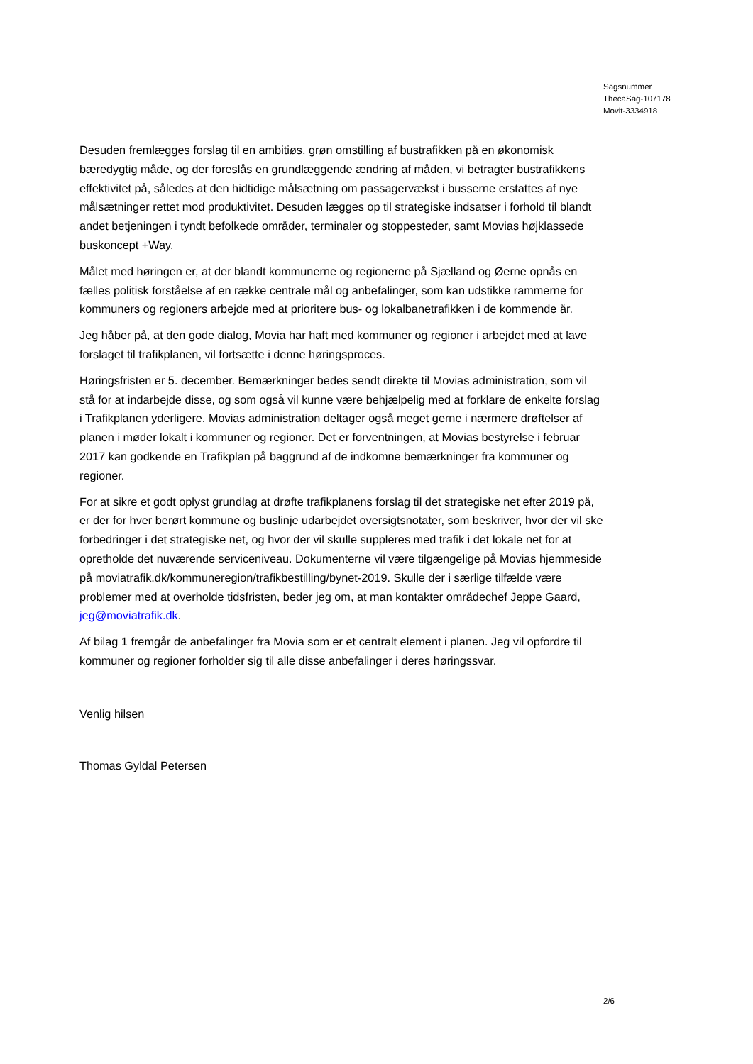Sagsnummer
ThecaSag-107178
Movit-3334918
Desuden fremlægges forslag til en ambitiøs, grøn omstilling af bustrafikken på en økonomisk bæredygtig måde, og der foreslås en grundlæggende ændring af måden, vi betragter bustrafikkens effektivitet på, således at den hidtidige målsætning om passagervækst i busserne erstattes af nye målsætninger rettet mod produktivitet. Desuden lægges op til strategiske indsatser i forhold til blandt andet betjeningen i tyndt befolkede områder, terminaler og stoppesteder, samt Movias højklassede buskoncept +Way.
Målet med høringen er, at der blandt kommunerne og regionerne på Sjælland og Øerne opnås en fælles politisk forståelse af en række centrale mål og anbefalinger, som kan udstikke rammerne for kommuners og regioners arbejde med at prioritere bus- og lokalbanetrafikken i de kommende år.
Jeg håber på, at den gode dialog, Movia har haft med kommuner og regioner i arbejdet med at lave forslaget til trafikplanen, vil fortsætte i denne høringsproces.
Høringsfristen er 5. december. Bemærkninger bedes sendt direkte til Movias administration, som vil stå for at indarbejde disse, og som også vil kunne være behjælpelig med at forklare de enkelte forslag i Trafikplanen yderligere. Movias administration deltager også meget gerne i nærmere drøftelser af planen i møder lokalt i kommuner og regioner. Det er forventningen, at Movias bestyrelse i februar 2017 kan godkende en Trafikplan på baggrund af de indkomne bemærkninger fra kommuner og regioner.
For at sikre et godt oplyst grundlag at drøfte trafikplanens forslag til det strategiske net efter 2019 på, er der for hver berørt kommune og buslinje udarbejdet oversigtsnotater, som beskriver, hvor der vil ske forbedringer i det strategiske net, og hvor der vil skulle suppleres med trafik i det lokale net for at opretholde det nuværende serviceniveau. Dokumenterne vil være tilgængelige på Movias hjemmeside på moviatrafik.dk/kommuneregion/trafikbestilling/bynet-2019. Skulle der i særlige tilfælde være problemer med at overholde tidsfristen, beder jeg om, at man kontakter områdechef Jeppe Gaard, jeg@moviatrafik.dk.
Af bilag 1 fremgår de anbefalinger fra Movia som er et centralt element i planen. Jeg vil opfordre til kommuner og regioner forholder sig til alle disse anbefalinger i deres høringssvar.
Venlig hilsen
Thomas Gyldal Petersen
2/6